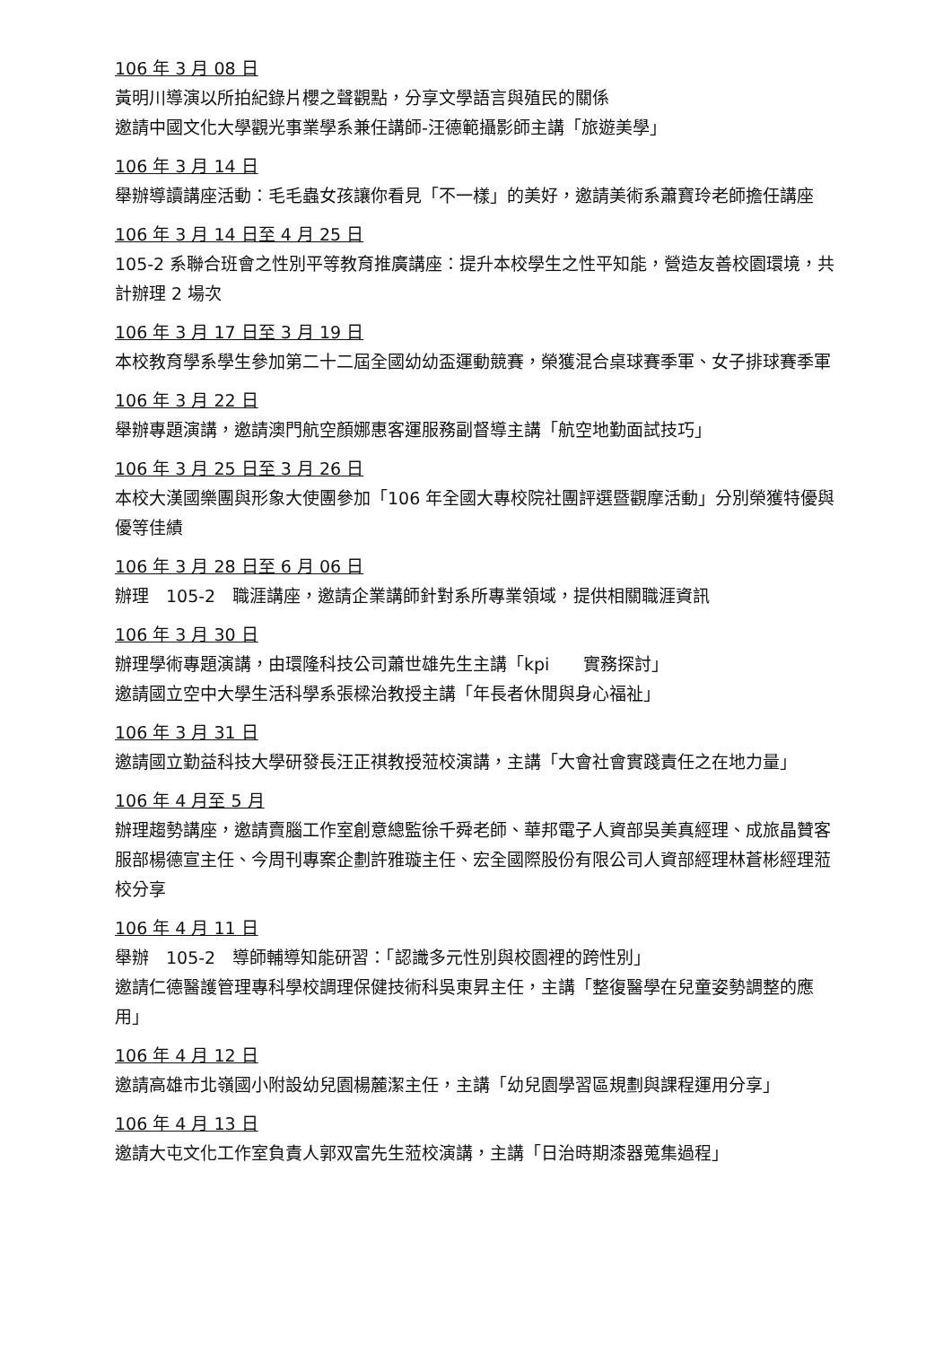106 年 3 月 08 日
黃明川導演以所拍紀錄片櫻之聲觀點，分享文學語言與殖民的關係
邀請中國文化大學觀光事業學系兼任講師-汪德範攝影師主講「旅遊美學」
106 年 3 月 14 日
舉辦導讀講座活動：毛毛蟲女孩讓你看見「不一樣」的美好，邀請美術系蕭寶玲老師擔任講座
106 年 3 月 14 日至 4 月 25 日
105-2 系聯合班會之性別平等教育推廣講座：提升本校學生之性平知能，營造友善校園環境，共計辦理 2 場次
106 年 3 月 17 日至 3 月 19 日
本校教育學系學生參加第二十二屆全國幼幼盃運動競賽，榮獲混合桌球賽季軍、女子排球賽季軍
106 年 3 月 22 日
舉辦專題演講，邀請澳門航空顏娜惠客運服務副督導主講「航空地勤面試技巧」
106 年 3 月 25 日至 3 月 26 日
本校大漢國樂團與形象大使團參加「106 年全國大專校院社團評選暨觀摩活動」分別榮獲特優與優等佳績
106 年 3 月 28 日至 6 月 06 日
辦理　105-2　職涯講座，邀請企業講師針對系所專業領域，提供相關職涯資訊
106 年 3 月 30 日
辦理學術專題演講，由環隆科技公司蕭世雄先生主講「kpi　　實務探討」
邀請國立空中大學生活科學系張樑治教授主講「年長者休閒與身心福祉」
106 年 3 月 31 日
邀請國立勤益科技大學研發長汪正祺教授蒞校演講，主講「大會社會實踐責任之在地力量」
106 年 4 月至 5 月
辦理趨勢講座，邀請賣腦工作室創意總監徐千舜老師、華邦電子人資部吳美真經理、成旅晶贊客服部楊德宣主任、今周刊專案企劃許雅璇主任、宏全國際股份有限公司人資部經理林蒼彬經理蒞校分享
106 年 4 月 11 日
舉辦　105-2　導師輔導知能研習：「認識多元性別與校園裡的跨性別」
邀請仁德醫護管理專科學校調理保健技術科吳東昇主任，主講「整復醫學在兒童姿勢調整的應用」
106 年 4 月 12 日
邀請高雄市北嶺國小附設幼兒園楊麓潔主任，主講「幼兒園學習區規劃與課程運用分享」
106 年 4 月 13 日
邀請大屯文化工作室負責人郭双富先生蒞校演講，主講「日治時期漆器蒐集過程」